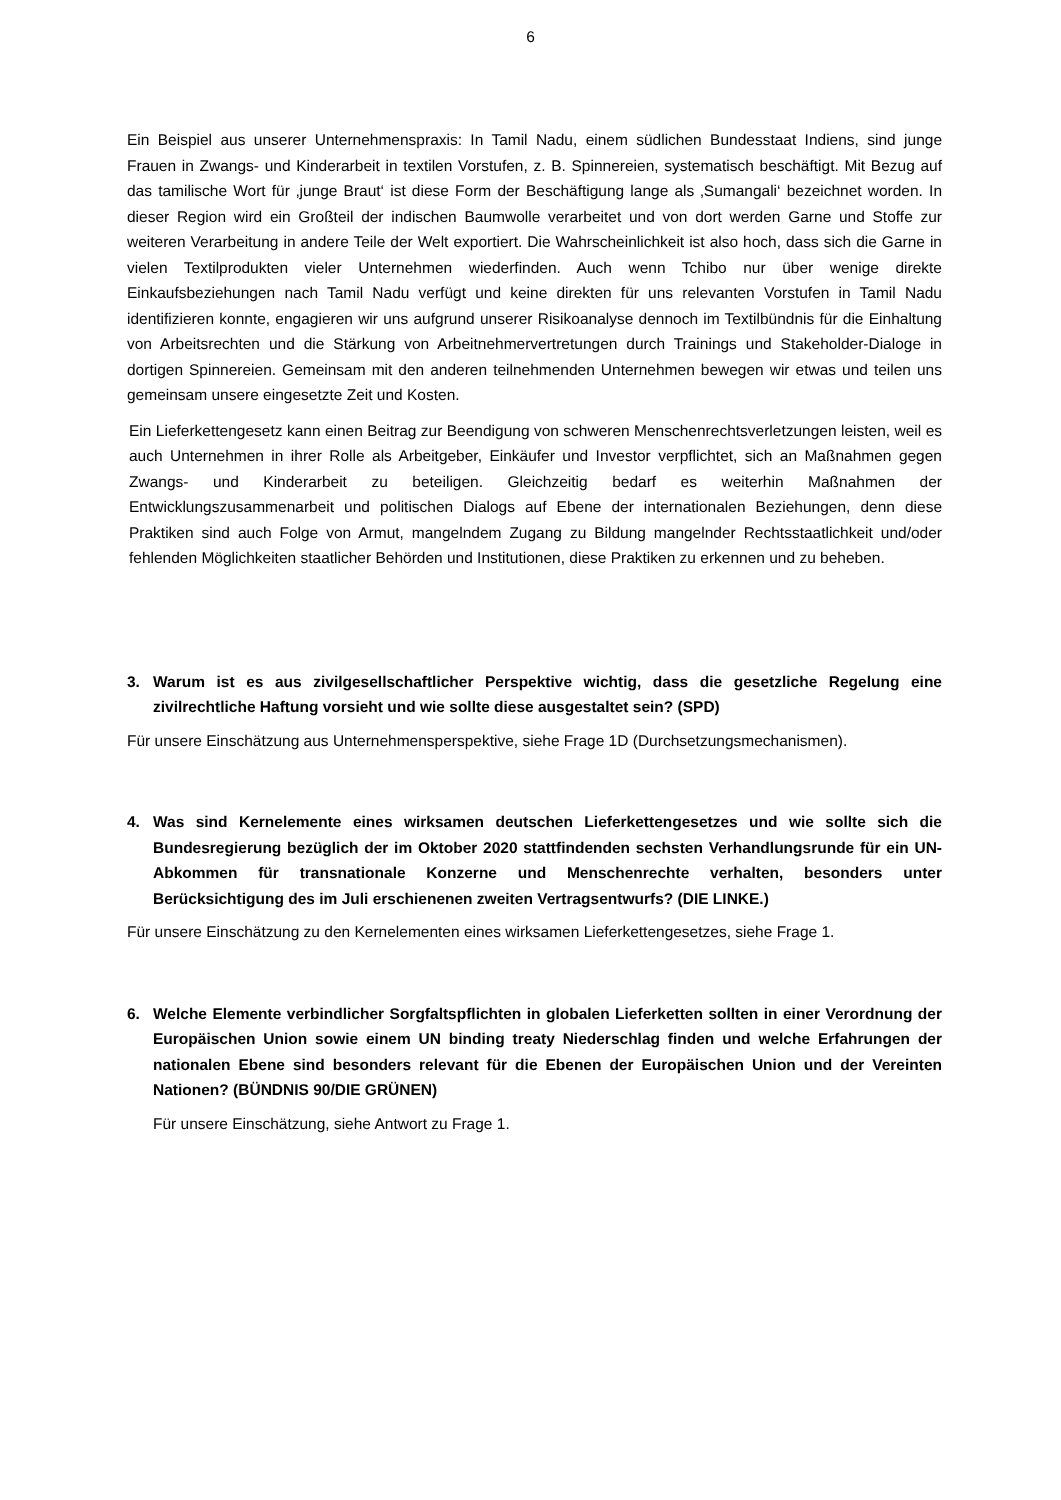6
Ein Beispiel aus unserer Unternehmenspraxis: In Tamil Nadu, einem südlichen Bundesstaat Indiens, sind junge Frauen in Zwangs- und Kinderarbeit in textilen Vorstufen, z. B. Spinnereien, systematisch beschäftigt. Mit Bezug auf das tamilische Wort für ‚junge Braut‘ ist diese Form der Beschäftigung lange als ‚Sumangali‘ bezeichnet worden. In dieser Region wird ein Großteil der indischen Baumwolle verarbeitet und von dort werden Garne und Stoffe zur weiteren Verarbeitung in andere Teile der Welt exportiert. Die Wahrscheinlichkeit ist also hoch, dass sich die Garne in vielen Textilprodukten vieler Unternehmen wiederfinden. Auch wenn Tchibo nur über wenige direkte Einkaufsbeziehungen nach Tamil Nadu verfügt und keine direkten für uns relevanten Vorstufen in Tamil Nadu identifizieren konnte, engagieren wir uns aufgrund unserer Risikoanalyse dennoch im Textilbündnis für die Einhaltung von Arbeitsrechten und die Stärkung von Arbeitnehmervertretungen durch Trainings und Stakeholder-Dialoge in dortigen Spinnereien. Gemeinsam mit den anderen teilnehmenden Unternehmen bewegen wir etwas und teilen uns gemeinsam unsere eingesetzte Zeit und Kosten.
Ein Lieferkettengesetz kann einen Beitrag zur Beendigung von schweren Menschenrechtsverletzungen leisten, weil es auch Unternehmen in ihrer Rolle als Arbeitgeber, Einkäufer und Investor verpflichtet, sich an Maßnahmen gegen Zwangs- und Kinderarbeit zu beteiligen. Gleichzeitig bedarf es weiterhin Maßnahmen der Entwicklungszusammenarbeit und politischen Dialogs auf Ebene der internationalen Beziehungen, denn diese Praktiken sind auch Folge von Armut, mangelndem Zugang zu Bildung mangelnder Rechtsstaatlichkeit und/oder fehlenden Möglichkeiten staatlicher Behörden und Institutionen, diese Praktiken zu erkennen und zu beheben.
3. Warum ist es aus zivilgesellschaftlicher Perspektive wichtig, dass die gesetzliche Regelung eine zivilrechtliche Haftung vorsieht und wie sollte diese ausgestaltet sein? (SPD)
Für unsere Einschätzung aus Unternehmensperspektive, siehe Frage 1D (Durchsetzungsmechanismen).
4. Was sind Kernelemente eines wirksamen deutschen Lieferkettengesetzes und wie sollte sich die Bundesregierung bezüglich der im Oktober 2020 stattfindenden sechsten Verhandlungsrunde für ein UN-Abkommen für transnationale Konzerne und Menschenrechte verhalten, besonders unter Berücksichtigung des im Juli erschienenen zweiten Vertragsentwurfs? (DIE LINKE.)
Für unsere Einschätzung zu den Kernelementen eines wirksamen Lieferkettengesetzes, siehe Frage 1.
6. Welche Elemente verbindlicher Sorgfaltspflichten in globalen Lieferketten sollten in einer Verordnung der Europäischen Union sowie einem UN binding treaty Niederschlag finden und welche Erfahrungen der nationalen Ebene sind besonders relevant für die Ebenen der Europäischen Union und der Vereinten Nationen? (BÜNDNIS 90/DIE GRÜNEN)
Für unsere Einschätzung, siehe Antwort zu Frage 1.